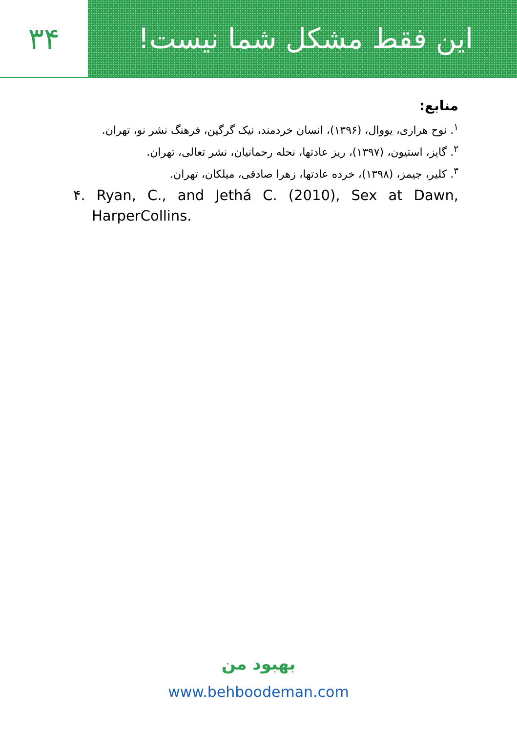۳۴ این فقط مشکل شما نیست!
منابع:
<sup>۱</sup>. نوح هراری، یووال، (۱۳۹۶)، انسان خردمند، نیک گرگین، فرهنگ نشر نو، تهران.
<sup>۲</sup>. گایز، استیون، (۱۳۹۷)، ریز عادتها، نحله رحمانیان، نشر تعالی، تهران.
<sup>۳</sup>. کلیر، جیمز، (۱۳۹۸)، خرده عادتها، زهرا صادقی، میلکان، تهران.
۴. Ryan, C., and Jethá C. (2010), Sex at Dawn, HarperCollins.
بهبود من
www.behboodeman.com